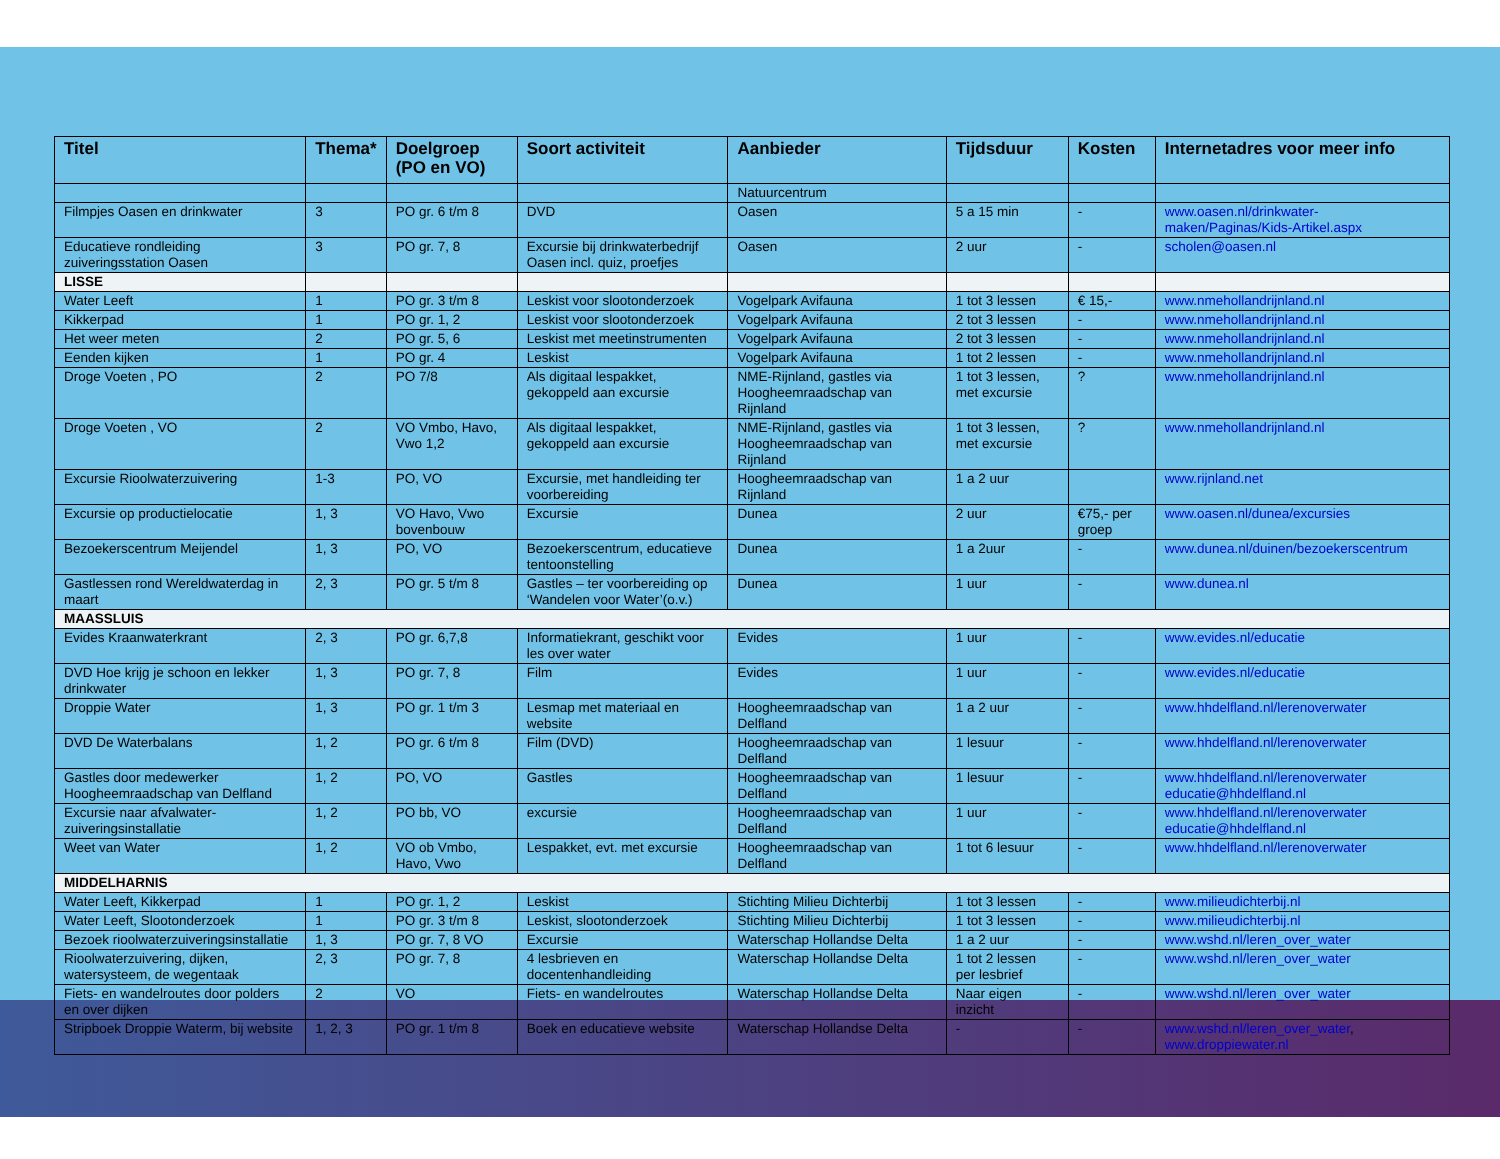| Titel | Thema* | Doelgroep (PO en VO) | Soort activiteit | Aanbieder | Tijdsduur | Kosten | Internetadres voor meer info |
| --- | --- | --- | --- | --- | --- | --- | --- |
| | | | | Natuurcentrum | | | |
| Filmpjes Oasen en drinkwater | 3 | PO gr. 6 t/m 8 | DVD | Oasen | 5 a 15 min | - | www.oasen.nl/drinkwater-maken/Paginas/Kids-Artikel.aspx |
| Educatieve rondleiding zuiveringsstation Oasen | 3 | PO gr. 7, 8 | Excursie bij drinkwaterbedrijf Oasen incl. quiz, proefjes | Oasen | 2 uur | - | scholen@oasen.nl |
| LISSE | | | | | | | |
| Water Leeft | 1 | PO gr. 3 t/m 8 | Leskist voor slootonderzoek | Vogelpark Avifauna | 1 tot 3 lessen | € 15,- | www.nmehollandrijnland.nl |
| Kikkerpad | 1 | PO gr. 1, 2 | Leskist voor slootonderzoek | Vogelpark Avifauna | 2 tot 3 lessen | - | www.nmehollandrijnland.nl |
| Het weer meten | 2 | PO gr. 5, 6 | Leskist met meetinstrumenten | Vogelpark Avifauna | 2 tot 3 lessen | - | www.nmehollandrijnland.nl |
| Eenden kijken | 1 | PO gr. 4 | Leskist | Vogelpark Avifauna | 1 tot 2 lessen | - | www.nmehollandrijnland.nl |
| Droge Voeten , PO | 2 | PO 7/8 | Als digitaal lespakket, gekoppeld aan excursie | NME-Rijnland, gastles via Hoogheemraadschap van Rijnland | 1 tot 3 lessen, met excursie | ? | www.nmehollandrijnland.nl |
| Droge Voeten , VO | 2 | VO Vmbo, Havo, Vwo 1,2 | Als digitaal lespakket, gekoppeld aan excursie | NME-Rijnland, gastles via Hoogheemraadschap van Rijnland | 1 tot 3 lessen, met excursie | ? | www.nmehollandrijnland.nl |
| Excursie Rioolwaterzuivering | 1-3 | PO, VO | Excursie, met handleiding ter voorbereiding | Hoogheemraadschap van Rijnland | 1 a 2 uur | | www.rijnland.net |
| Excursie op productielocatie | 1, 3 | VO Havo, Vwo bovenbouw | Excursie | Dunea | 2 uur | €75,- per groep | www.oasen.nl/dunea/excursies |
| Bezoekerscentrum Meijendel | 1, 3 | PO, VO | Bezoekerscentrum, educatieve tentoonstelling | Dunea | 1 a 2uur | - | www.dunea.nl/duinen/bezoekerscentrum |
| Gastlessen rond Wereldwaterdag in maart | 2, 3 | PO gr. 5 t/m 8 | Gastles – ter voorbereiding op ‘Wandelen voor Water’(o.v.) | Dunea | 1 uur | - | www.dunea.nl |
| MAASSLUIS | | | | | | | |
| Evides Kraanwaterkrant | 2, 3 | PO gr. 6,7,8 | Informatiekrant, geschikt voor les over water | Evides | 1 uur | - | www.evides.nl/educatie |
| DVD Hoe krijg je schoon en lekker drinkwater | 1, 3 | PO gr. 7, 8 | Film | Evides | 1 uur | - | www.evides.nl/educatie |
| Droppie Water | 1, 3 | PO gr. 1 t/m 3 | Lesmap met materiaal en website | Hoogheemraadschap van Delfland | 1 a 2 uur | - | www.hhdelfland.nl/lerenoverwater |
| DVD De Waterbalans | 1, 2 | PO gr. 6 t/m 8 | Film (DVD) | Hoogheemraadschap van Delfland | 1 lesuur | - | www.hhdelfland.nl/lerenoverwater |
| Gastles door medewerker Hoogheemraadschap van Delfland | 1, 2 | PO, VO | Gastles | Hoogheemraadschap van Delfland | 1 lesuur | - | www.hhdelfland.nl/lerenoverwater educatie@hhdelfland.nl |
| Excursie naar afvalwater-zuiveringsinstallatie | 1, 2 | PO bb, VO | excursie | Hoogheemraadschap van Delfland | 1 uur | - | www.hhdelfland.nl/lerenoverwater educatie@hhdelfland.nl |
| Weet van Water | 1, 2 | VO ob Vmbo, Havo, Vwo | Lespakket, evt. met excursie | Hoogheemraadschap van Delfland | 1 tot 6 lesuur | - | www.hhdelfland.nl/lerenoverwater |
| MIDDELHARNIS | | | | | | | |
| Water Leeft, Kikkerpad | 1 | PO gr. 1, 2 | Leskist | Stichting Milieu Dichterbij | 1 tot 3 lessen | - | www.milieudichterbij.nl |
| Water Leeft, Slootonderzoek | 1 | PO gr. 3 t/m 8 | Leskist, slootonderzoek | Stichting Milieu Dichterbij | 1 tot 3 lessen | - | www.milieudichterbij.nl |
| Bezoek rioolwaterzuiveringsinstallatie | 1, 3 | PO gr. 7, 8 VO | Excursie | Waterschap Hollandse Delta | 1 a 2 uur | - | www.wshd.nl/leren_over_water |
| Rioolwaterzuivering, dijken, watersysteem, de wegentaak | 2, 3 | PO gr. 7, 8 | 4 lesbrieven en docentenhandleiding | Waterschap Hollandse Delta | 1 tot 2 lessen per lesbrief | - | www.wshd.nl/leren_over_water |
| Fiets- en wandelroutes door polders en over dijken | 2 | VO | Fiets- en wandelroutes | Waterschap Hollandse Delta | Naar eigen inzicht | - | www.wshd.nl/leren_over_water |
| Stripboek Droppie Waterm, bij website | 1, 2, 3 | PO gr. 1 t/m 8 | Boek en educatieve website | Waterschap Hollandse Delta | - | - | www.wshd.nl/leren_over_water , www.droppiewater.nl |